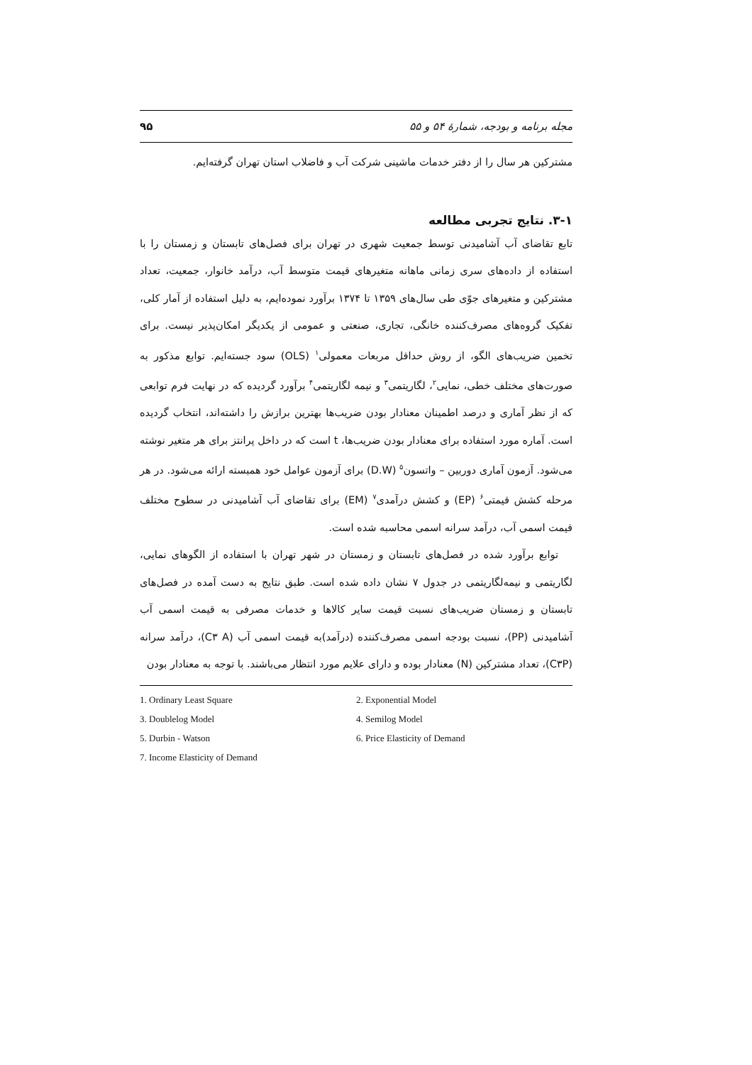مجله برنامه و بودجه، شمارهٔ ۵۴ و ۵۵ ۹۵
مشترکین هر سال را از دفتر خدمات ماشینی شرکت آب و فاضلاب استان تهران گرفته‌ایم.
۳-۱. نتایج تجربی مطالعه
تابع تقاضای آب آشامیدنی توسط جمعیت شهری در تهران برای فصل‌های تابستان و زمستان را با استفاده از داده‌های سری زمانی ماهانه متغیرهای قیمت متوسط آب، درآمد خانوار، جمعیت، تعداد مشترکین و متغیرهای جوّی طی سال‌های ۱۳۵۹ تا ۱۳۷۴ برآورد نموده‌ایم، به دلیل استفاده از آمار کلی، تفکیک گروه‌های مصرف‌کننده خانگی، تجاری، صنعتی و عمومی از یکدیگر امکان‌پذیر نیست. برای تخمین ضریب‌های الگو، از روش حداقل مربعات معمولی<sup>۱</sup> (OLS) سود جسته‌ایم. توابع مذکور به صورت‌های مختلف خطی، نمایی<sup>۲</sup>، لگاریتمی<sup>۳</sup> و نیمه لگاریتمی<sup>۴</sup> برآورد گردیده که در نهایت فرم توابعی که از نظر آماری و درصد اطمینان معنادار بودن ضریب‌ها بهترین برازش را داشته‌اند، انتخاب گردیده است. آماره مورد استفاده برای معنادار بودن ضریب‌ها، t است که در داخل پرانتز برای هر متغیر نوشته می‌شود. آزمون آماری دوربین – واتسون<sup>۵</sup> (D.W) برای آزمون عوامل خود همبسته ارائه می‌شود. در هر مرحله کشش قیمتی<sup>۶</sup> (EP) و کشش درآمدی<sup>۷</sup> (EM) برای تقاضای آب آشامیدنی در سطوح مختلف قیمت اسمی آب، درآمد سرانه اسمی محاسبه شده است.
توابع برآورد شده در فصل‌های تابستان و زمستان در شهر تهران با استفاده از الگوهای نمایی، لگاریتمی و نیمه‌لگاریتمی در جدول ۷ نشان داده شده است. طبق نتایج به دست آمده در فصل‌های تابستان و زمستان ضریب‌های نسبت قیمت سایر کالاها و خدمات مصرفی به قیمت اسمی آب آشامیدنی (PP)، نسبت بودجه اسمی مصرف‌کننده (درآمد)به قیمت اسمی آب (C۳ A)، درآمد سرانه (C۳P)، تعداد مشترکین (N) معنادار بوده و دارای علایم مورد انتظار می‌باشند. با توجه به معنادار بودن
1. Ordinary Least Square
2. Exponential Model
3. Doublelog Model
4. Semilog Model
5. Durbin - Watson
6. Price Elasticity of Demand
7. Income Elasticity of Demand